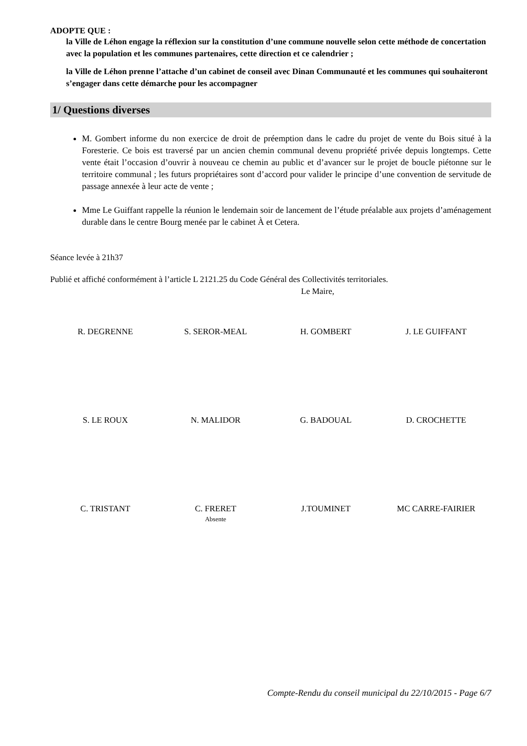ADOPTE QUE :
la Ville de Léhon engage la réflexion sur la constitution d’une commune nouvelle selon cette méthode de concertation avec la population et les communes partenaires, cette direction et ce calendrier ;
la Ville de Léhon prenne l’attache d’un cabinet de conseil avec Dinan Communauté et les communes qui souhaiteront s’engager dans cette démarche pour les accompagner
1/ Questions diverses
M. Gombert informe du non exercice de droit de préemption dans le cadre du projet de vente du Bois situé à la Foresterie. Ce bois est traversé par un ancien chemin communal devenu propriété privée depuis longtemps. Cette vente était l’occasion d’ouvrir à nouveau ce chemin au public et d’avancer sur le projet de boucle piétonne sur le territoire communal ; les futurs propriétaires sont d’accord pour valider le principe d’une convention de servitude de passage annexée à leur acte de vente ;
Mme Le Guiffant rappelle la réunion le lendemain soir de lancement de l’étude préalable aux projets d’aménagement durable dans le centre Bourg menée par le cabinet À et Cetera.
Séance levée à 21h37
Publié et affiché conformément à l’article L 2121.25 du Code Général des Collectivités territoriales.
Le Maire,
| R. DEGRENNE | S. SEROR-MEAL | H. GOMBERT | J. LE GUIFFANT |
| S. LE ROUX | N. MALIDOR | G. BADOUAL | D. CROCHETTE |
| C. TRISTANT | C. FRERET Absente | J.TOUMINET | MC CARRE-FAIRIER |
Compte-Rendu du conseil municipal du 22/10/2015 - Page 6/7